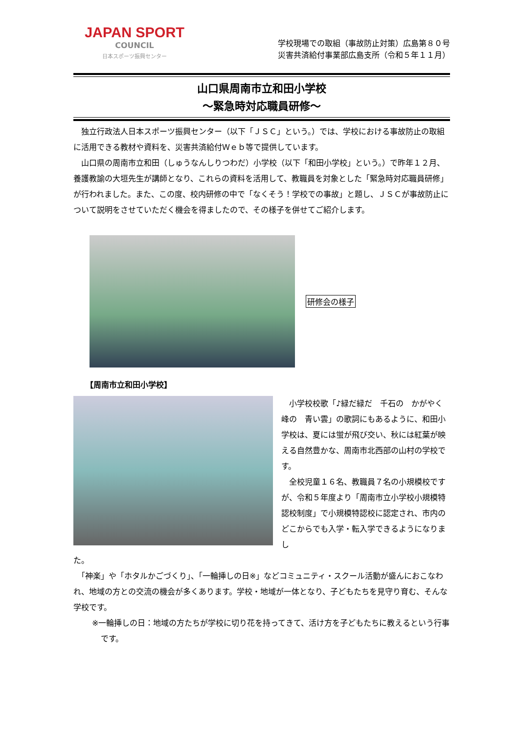JAPAN SPORT
COUNCIL
日本スポーツ振興センター
学校現場での取組（事故防止対策）広島第８０号
災害共済給付事業部広島支所（令和５年１１月）
山口県周南市立和田小学校
～緊急時対応職員研修～
　独立行政法人日本スポーツ振興センター（以下「ＪＳＣ」という。）では、学校における事故防止の取組に活用できる教材や資料を、災害共済給付Ｗｅｂ等で提供しています。
　山口県の周南市立和田（しゅうなんしりつわだ）小学校（以下「和田小学校」という。）で昨年１２月、養護教諭の大垣先生が講師となり、これらの資料を活用して、教職員を対象とした「緊急時対応職員研修」が行われました。また、この度、校内研修の中で「なくそう！学校での事故」と題し、ＪＳＣが事故防止について説明をさせていただく機会を得ましたので、その様子を併せてご紹介します。
研修会の様子
【周南市立和田小学校】
　小学校校歌「♪緑だ緑だ　千石の　かがやく峰の　青い雲」の歌詞にもあるように、和田小学校は、夏には蛍が飛び交い、秋には紅葉が映える自然豊かな、周南市北西部の山村の学校です。
　全校児童１６名、教職員７名の小規模校ですが、令和５年度より「周南市立小学校小規模特認校制度」で小規模特認校に認定され、市内のどこからでも入学・転入学できるようになりまし
た。
　「神楽」や「ホタルかごづくり」、「一輪挿しの日※」などコミュニティ・スクール活動が盛んにおこなわれ、地域の方との交流の機会が多くあります。学校・地域が一体となり、子どもたちを見守り育む、そんな学校です。
※一輪挿しの日：地域の方たちが学校に切り花を持ってきて、活け方を子どもたちに教えるという行事です。